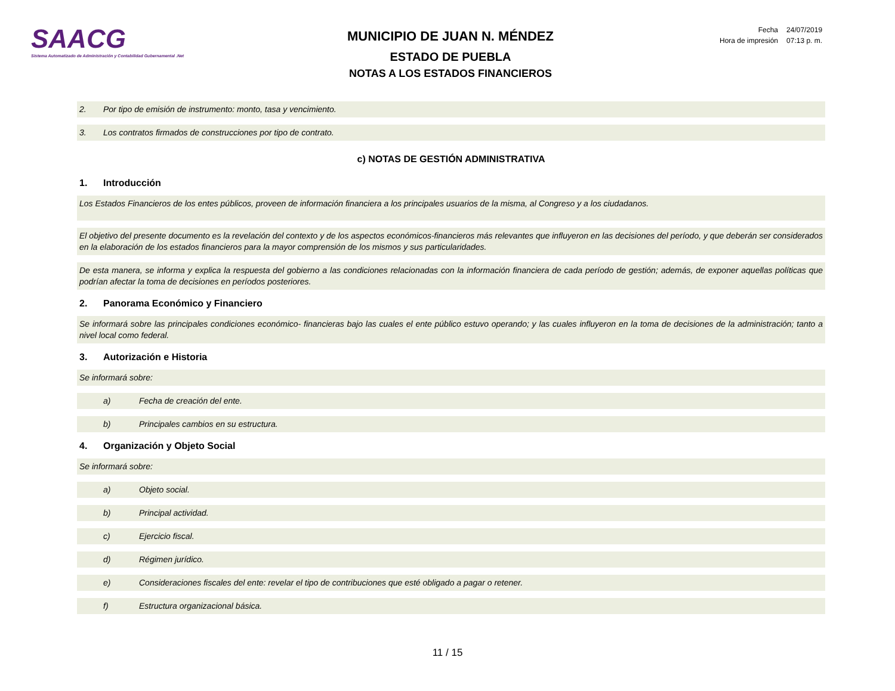SAACG
Sistema Automatizado de Administración y Contabilidad Gubernamental .Net
MUNICIPIO DE JUAN N. MÉNDEZ
ESTADO DE PUEBLA
NOTAS A LOS ESTADOS FINANCIEROS
| Fecha | 24/07/2019 |
| Hora de impresión | 07:13 p. m. |
2. Por tipo de emisión de instrumento: monto, tasa y vencimiento.
3. Los contratos firmados de construcciones por tipo de contrato.
c) NOTAS DE GESTIÓN ADMINISTRATIVA
1. Introducción
Los Estados Financieros de los entes públicos, proveen de información financiera a los principales usuarios de la misma, al Congreso y a los ciudadanos.
El objetivo del presente documento es la revelación del contexto y de los aspectos económicos-financieros más relevantes que influyeron en las decisiones del período, y que deberán ser considerados en la elaboración de los estados financieros para la mayor comprensión de los mismos y sus particularidades.
De esta manera, se informa y explica la respuesta del gobierno a las condiciones relacionadas con la información financiera de cada período de gestión; además, de exponer aquellas políticas que podrían afectar la toma de decisiones en períodos posteriores.
2. Panorama Económico y Financiero
Se informará sobre las principales condiciones económico- financieras bajo las cuales el ente público estuvo operando; y las cuales influyeron en la toma de decisiones de la administración; tanto a nivel local como federal.
3. Autorización e Historia
Se informará sobre:
a) Fecha de creación del ente.
b) Principales cambios en su estructura.
4. Organización y Objeto Social
Se informará sobre:
a) Objeto social.
b) Principal actividad.
c) Ejercicio fiscal.
d) Régimen jurídico.
e) Consideraciones fiscales del ente: revelar el tipo de contribuciones que esté obligado a pagar o retener.
f) Estructura organizacional básica.
11 / 15